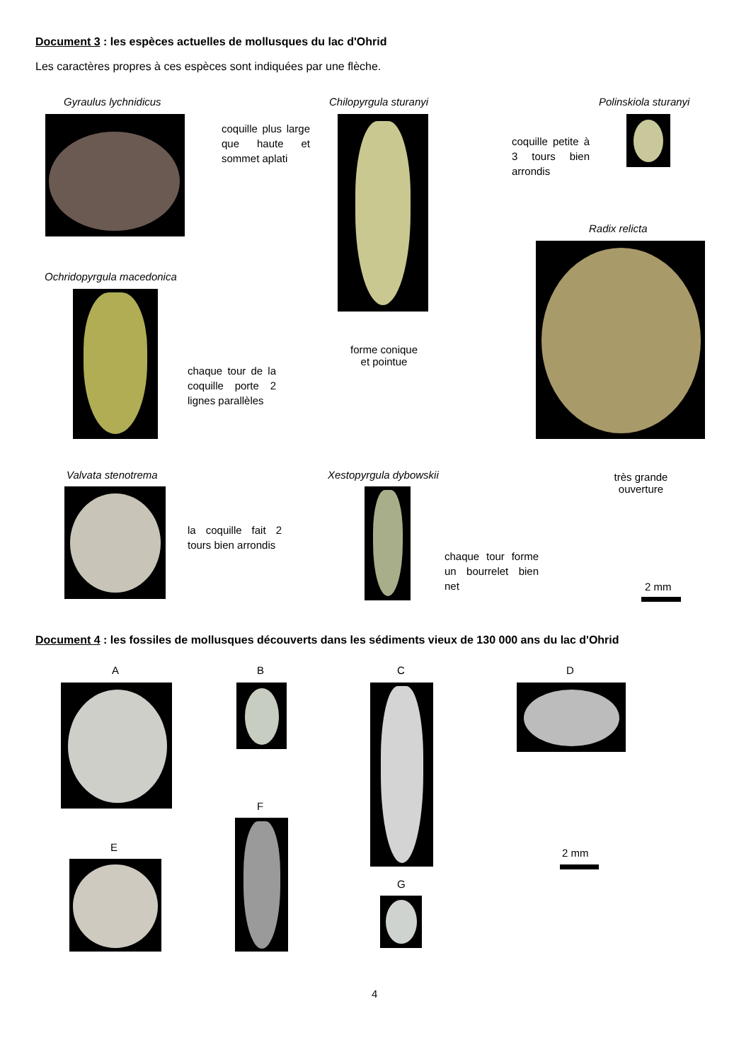Document 3 : les espèces actuelles de mollusques du lac d'Ohrid
Les caractères propres à ces espèces sont indiquées par une flèche.
Gyraulus lychnidicus
coquille plus large que haute et sommet aplati
Chilopyrgula sturanyi
forme conique et pointue
Polinskiola sturanyi
coquille petite à 3 tours bien arrondis
Radix relicta
très grande ouverture
Ochridopyrgula macedonica
chaque tour de la coquille porte 2 lignes parallèles
Valvata stenotrema
la coquille fait 2 tours bien arrondis
Xestopyrgula dybowskii
chaque tour forme un bourrelet bien net
2 mm
Document 4 : les fossiles de mollusques découverts dans les sédiments vieux de 130 000 ans du lac d'Ohrid
A B C D
F
E 2 mm
G
4